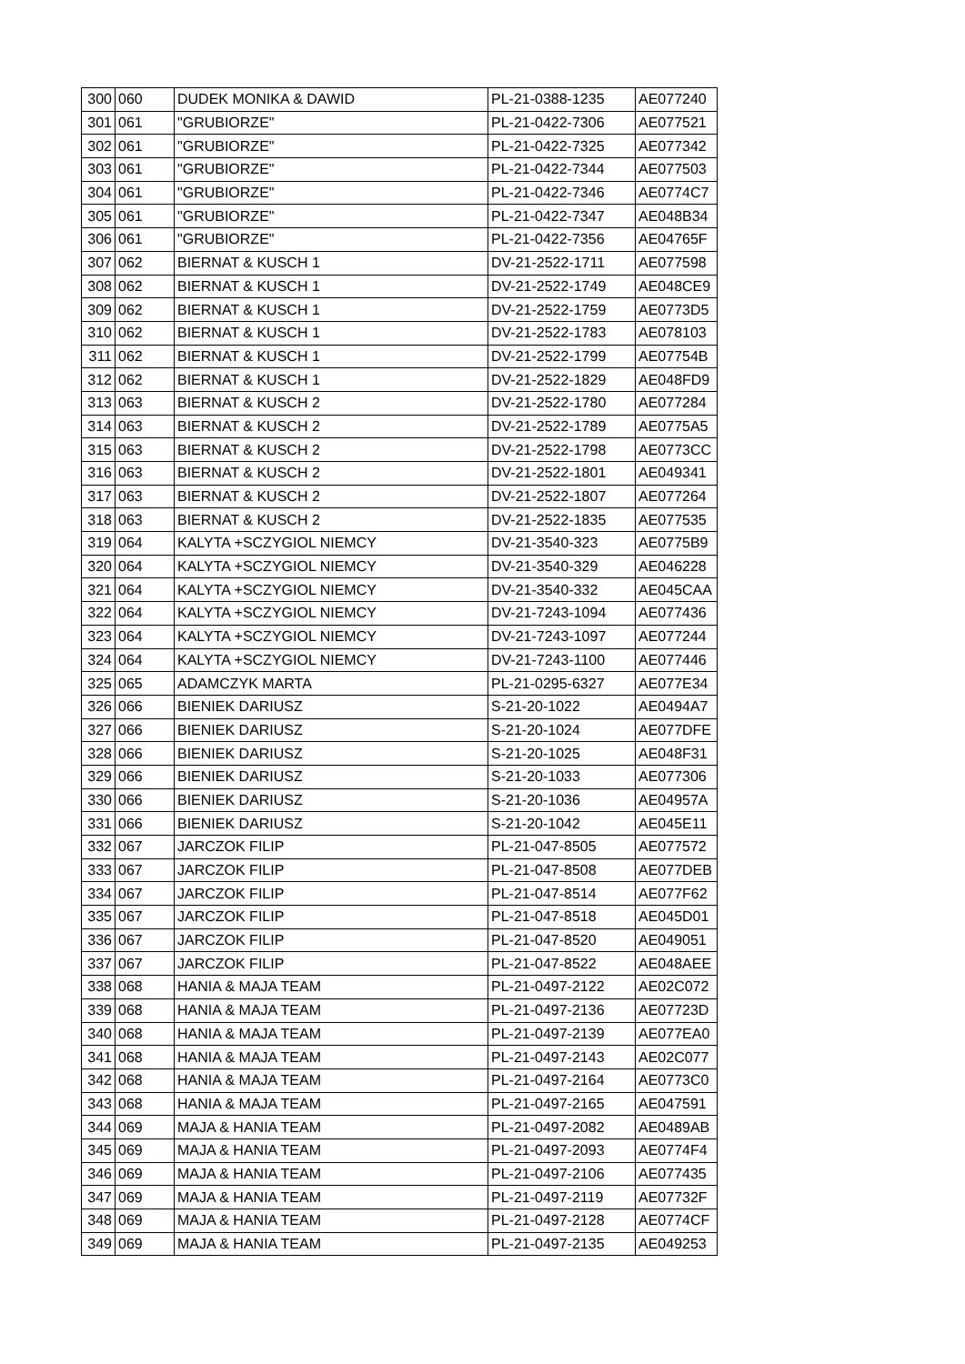| 300 | 060 | DUDEK MONIKA & DAWID | PL-21-0388-1235 | AE077240 |
| 301 | 061 | "GRUBIORZE" | PL-21-0422-7306 | AE077521 |
| 302 | 061 | "GRUBIORZE" | PL-21-0422-7325 | AE077342 |
| 303 | 061 | "GRUBIORZE" | PL-21-0422-7344 | AE077503 |
| 304 | 061 | "GRUBIORZE" | PL-21-0422-7346 | AE0774C7 |
| 305 | 061 | "GRUBIORZE" | PL-21-0422-7347 | AE048B34 |
| 306 | 061 | "GRUBIORZE" | PL-21-0422-7356 | AE04765F |
| 307 | 062 | BIERNAT & KUSCH 1 | DV-21-2522-1711 | AE077598 |
| 308 | 062 | BIERNAT & KUSCH 1 | DV-21-2522-1749 | AE048CE9 |
| 309 | 062 | BIERNAT & KUSCH 1 | DV-21-2522-1759 | AE0773D5 |
| 310 | 062 | BIERNAT & KUSCH 1 | DV-21-2522-1783 | AE078103 |
| 311 | 062 | BIERNAT & KUSCH 1 | DV-21-2522-1799 | AE07754B |
| 312 | 062 | BIERNAT & KUSCH 1 | DV-21-2522-1829 | AE048FD9 |
| 313 | 063 | BIERNAT & KUSCH 2 | DV-21-2522-1780 | AE077284 |
| 314 | 063 | BIERNAT & KUSCH 2 | DV-21-2522-1789 | AE0775A5 |
| 315 | 063 | BIERNAT & KUSCH 2 | DV-21-2522-1798 | AE0773CC |
| 316 | 063 | BIERNAT & KUSCH 2 | DV-21-2522-1801 | AE049341 |
| 317 | 063 | BIERNAT & KUSCH 2 | DV-21-2522-1807 | AE077264 |
| 318 | 063 | BIERNAT & KUSCH 2 | DV-21-2522-1835 | AE077535 |
| 319 | 064 | KALYTA +SCZYGIOL NIEMCY | DV-21-3540-323 | AE0775B9 |
| 320 | 064 | KALYTA +SCZYGIOL NIEMCY | DV-21-3540-329 | AE046228 |
| 321 | 064 | KALYTA +SCZYGIOL NIEMCY | DV-21-3540-332 | AE045CAA |
| 322 | 064 | KALYTA +SCZYGIOL NIEMCY | DV-21-7243-1094 | AE077436 |
| 323 | 064 | KALYTA +SCZYGIOL NIEMCY | DV-21-7243-1097 | AE077244 |
| 324 | 064 | KALYTA +SCZYGIOL NIEMCY | DV-21-7243-1100 | AE077446 |
| 325 | 065 | ADAMCZYK MARTA | PL-21-0295-6327 | AE077E34 |
| 326 | 066 | BIENIEK DARIUSZ | S-21-20-1022 | AE0494A7 |
| 327 | 066 | BIENIEK DARIUSZ | S-21-20-1024 | AE077DFE |
| 328 | 066 | BIENIEK DARIUSZ | S-21-20-1025 | AE048F31 |
| 329 | 066 | BIENIEK DARIUSZ | S-21-20-1033 | AE077306 |
| 330 | 066 | BIENIEK DARIUSZ | S-21-20-1036 | AE04957A |
| 331 | 066 | BIENIEK DARIUSZ | S-21-20-1042 | AE045E11 |
| 332 | 067 | JARCZOK FILIP | PL-21-047-8505 | AE077572 |
| 333 | 067 | JARCZOK FILIP | PL-21-047-8508 | AE077DEB |
| 334 | 067 | JARCZOK FILIP | PL-21-047-8514 | AE077F62 |
| 335 | 067 | JARCZOK FILIP | PL-21-047-8518 | AE045D01 |
| 336 | 067 | JARCZOK FILIP | PL-21-047-8520 | AE049051 |
| 337 | 067 | JARCZOK FILIP | PL-21-047-8522 | AE048AEE |
| 338 | 068 | HANIA & MAJA TEAM | PL-21-0497-2122 | AE02C072 |
| 339 | 068 | HANIA & MAJA TEAM | PL-21-0497-2136 | AE07723D |
| 340 | 068 | HANIA & MAJA TEAM | PL-21-0497-2139 | AE077EA0 |
| 341 | 068 | HANIA & MAJA TEAM | PL-21-0497-2143 | AE02C077 |
| 342 | 068 | HANIA & MAJA TEAM | PL-21-0497-2164 | AE0773C0 |
| 343 | 068 | HANIA & MAJA TEAM | PL-21-0497-2165 | AE047591 |
| 344 | 069 | MAJA & HANIA TEAM | PL-21-0497-2082 | AE0489AB |
| 345 | 069 | MAJA & HANIA TEAM | PL-21-0497-2093 | AE0774F4 |
| 346 | 069 | MAJA & HANIA TEAM | PL-21-0497-2106 | AE077435 |
| 347 | 069 | MAJA & HANIA TEAM | PL-21-0497-2119 | AE07732F |
| 348 | 069 | MAJA & HANIA TEAM | PL-21-0497-2128 | AE0774CF |
| 349 | 069 | MAJA & HANIA TEAM | PL-21-0497-2135 | AE049253 |